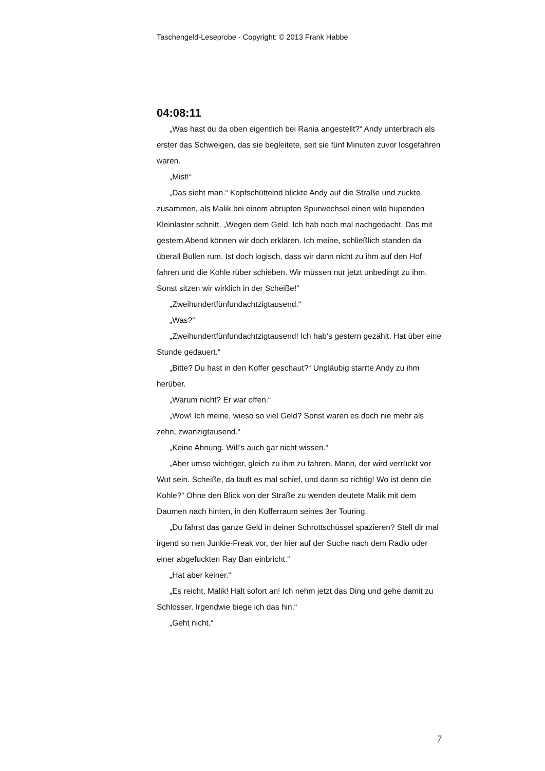Taschengeld-Leseprobe - Copyright: © 2013 Frank Habbe
04:08:11
„Was hast du da oben eigentlich bei Rania angestellt?“ Andy unterbrach als erster das Schweigen, das sie begleitete, seit sie fünf Minuten zuvor losgefahren waren.
„Mist!“
„Das sieht man.“ Kopfschüttelnd blickte Andy auf die Straße und zuckte zusammen, als Malik bei einem abrupten Spurwechsel einen wild hupenden Kleinlaster schnitt. „Wegen dem Geld. Ich hab noch mal nachgedacht. Das mit gestern Abend können wir doch erklären. Ich meine, schließlich standen da überall Bullen rum. Ist doch logisch, dass wir dann nicht zu ihm auf den Hof fahren und die Kohle rüber schieben. Wir müssen nur jetzt unbedingt zu ihm. Sonst sitzen wir wirklich in der Scheiße!“
„Zweihundertfünfundachtzigtausend.“
„Was?“
„Zweihundertfünfundachtzigtausend! Ich hab‘s gestern gezählt. Hat über eine Stunde gedauert.“
„Bitte? Du hast in den Koffer geschaut?“ Ungläubig starrte Andy zu ihm herüber.
„Warum nicht? Er war offen.“
„Wow! Ich meine, wieso so viel Geld? Sonst waren es doch nie mehr als zehn, zwanzigtausend.“
„Keine Ahnung. Will’s auch gar nicht wissen.“
„Aber umso wichtiger, gleich zu ihm zu fahren. Mann, der wird verrückt vor Wut sein. Scheiße, da läuft es mal schief, und dann so richtig! Wo ist denn die Kohle?“ Ohne den Blick von der Straße zu wenden deutete Malik mit dem Daumen nach hinten, in den Kofferraum seines 3er Touring.
„Du fährst das ganze Geld in deiner Schrottschüssel spazieren? Stell dir mal irgend so nen Junkie-Freak vor, der hier auf der Suche nach dem Radio oder einer abgefuckten Ray Ban einbricht.“
„Hat aber keiner.“
„Es reicht, Malik! Halt sofort an! Ich nehm jetzt das Ding und gehe damit zu Schlosser. Irgendwie biege ich das hin.“
„Geht nicht.“
7